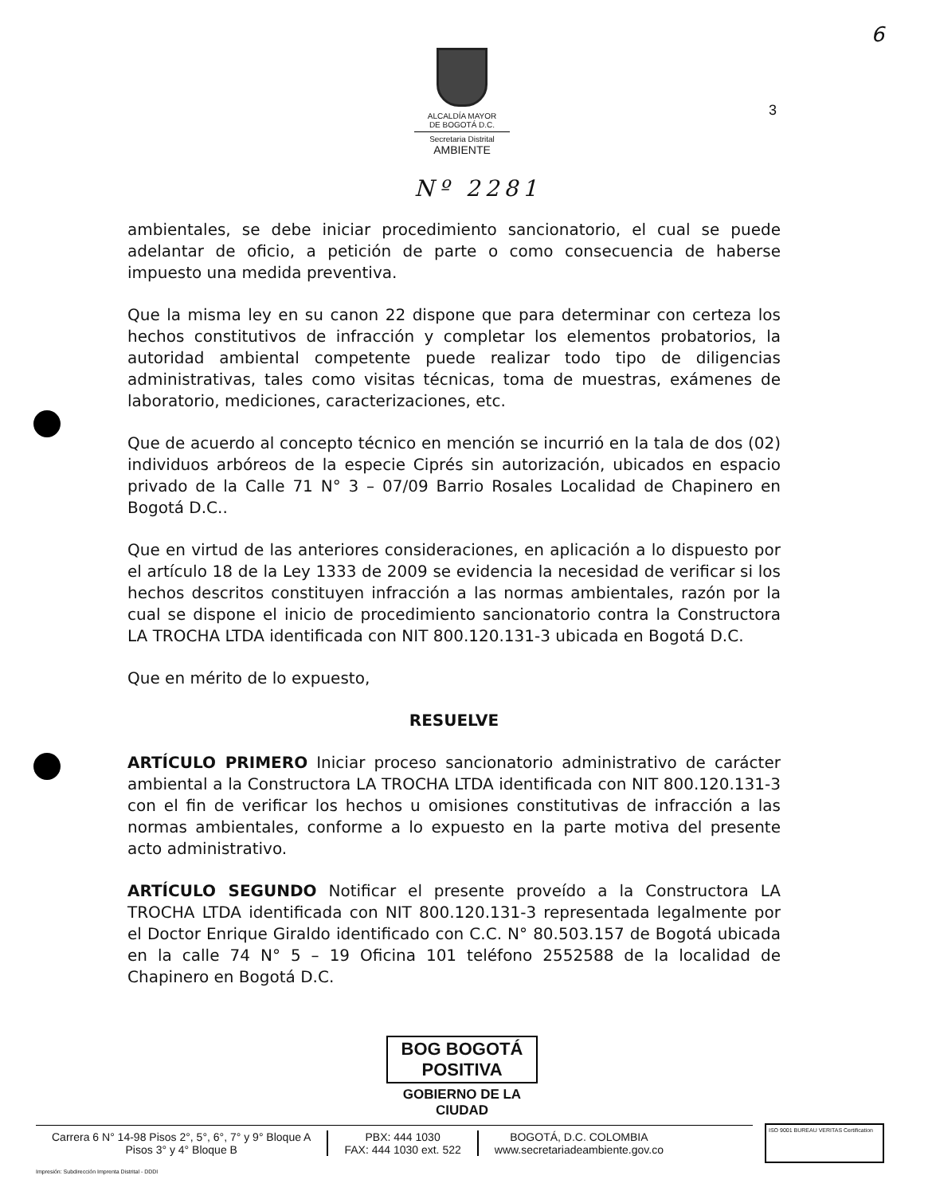6
ALCALDÍA MAYOR
DE BOGOTÁ D.C.
Secretaria Distrital
AMBIENTE
3
Nº 2281
ambientales, se debe iniciar procedimiento sancionatorio, el cual se puede adelantar de oficio, a petición de parte o como consecuencia de haberse impuesto una medida preventiva.
Que la misma ley en su canon 22 dispone que para determinar con certeza los hechos constitutivos de infracción y completar los elementos probatorios, la autoridad ambiental competente puede realizar todo tipo de diligencias administrativas, tales como visitas técnicas, toma de muestras, exámenes de laboratorio, mediciones, caracterizaciones, etc.
Que de acuerdo al concepto técnico en mención se incurrió en la tala de dos (02) individuos arbóreos de la especie Ciprés sin autorización, ubicados en espacio privado de la Calle 71 N° 3 – 07/09 Barrio Rosales Localidad de Chapinero en Bogotá D.C..
Que en virtud de las anteriores consideraciones, en aplicación a lo dispuesto por el artículo 18 de la Ley 1333 de 2009 se evidencia la necesidad de verificar si los hechos descritos constituyen infracción a las normas ambientales, razón por la cual se dispone el inicio de procedimiento sancionatorio contra la Constructora LA TROCHA LTDA identificada con NIT 800.120.131-3 ubicada en Bogotá D.C.
Que en mérito de lo expuesto,
RESUELVE
ARTÍCULO PRIMERO Iniciar proceso sancionatorio administrativo de carácter ambiental a la Constructora LA TROCHA LTDA identificada con NIT 800.120.131-3 con el fin de verificar los hechos u omisiones constitutivas de infracción a las normas ambientales, conforme a lo expuesto en la parte motiva del presente acto administrativo.
ARTÍCULO SEGUNDO Notificar el presente proveído a la Constructora LA TROCHA LTDA identificada con NIT 800.120.131-3 representada legalmente por el Doctor Enrique Giraldo identificado con C.C. N° 80.503.157 de Bogotá ubicada en la calle 74 N° 5 – 19 Oficina 101 teléfono 2552588 de la localidad de Chapinero en Bogotá D.C.
BOG BOGOTÁ POSITIVA
GOBIERNO DE LA CIUDAD
Carrera 6 N° 14-98 Pisos 2°, 5°, 6°, 7° y 9° Bloque A
Pisos 3° y 4° Bloque B
PBX: 444 1030
FAX: 444 1030 ext. 522
BOGOTÁ, D.C. COLOMBIA
www.secretariadeambiente.gov.co
Impresión: Subdirección Imprenta Distrital - DDDI
ISO 9001 BUREAU VERITAS Certification